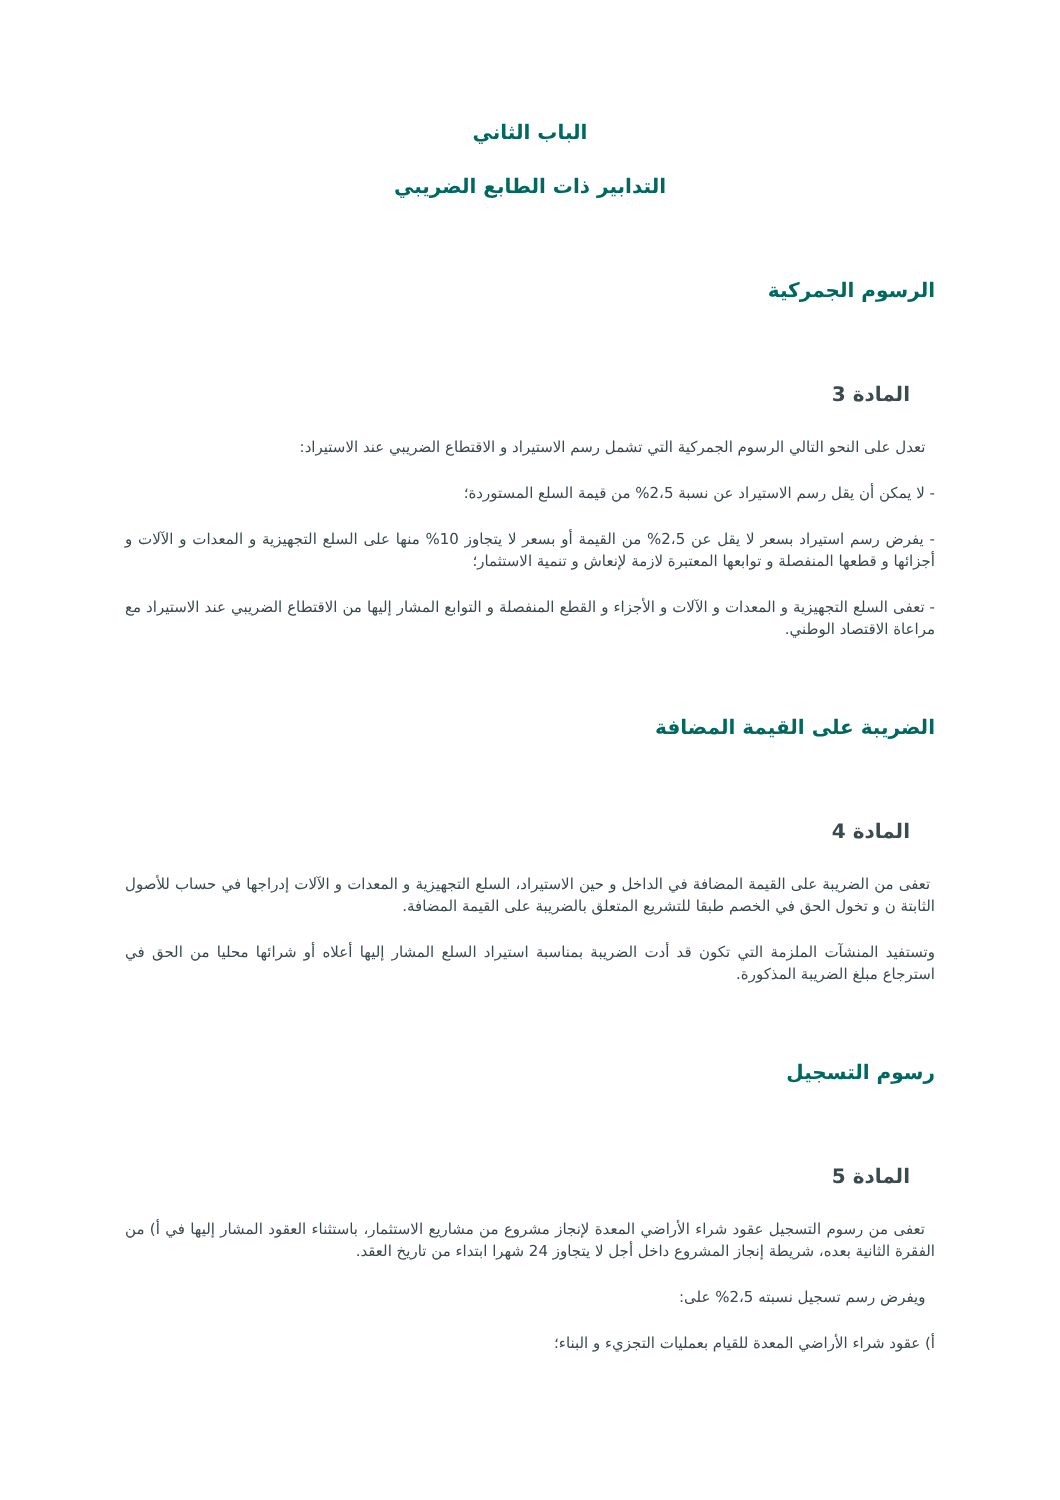الباب الثاني
التدابير ذات الطابع الضريبي
الرسوم الجمركية
المادة 3
تعدل على النحو التالي الرسوم الجمركية التي تشمل رسم الاستيراد و الاقتطاع الضريبي عند الاستيراد:
- لا يمكن أن يقل رسم الاستيراد عن نسبة 2،5% من قيمة السلع المستوردة؛
- يفرض رسم استيراد بسعر لا يقل عن 2،5% من القيمة أو بسعر لا يتجاوز 10% منها على السلع التجهيزية و المعدات و الآلات و أجزائها و قطعها المنفصلة و توابعها المعتبرة لازمة لإنعاش و تنمية الاستثمار؛
- تعفى السلع التجهيزية و المعدات و الآلات و الأجزاء و القطع المنفصلة و التوابع المشار إليها من الاقتطاع الضريبي عند الاستيراد مع مراعاة الاقتصاد الوطني.
الضريبة على القيمة المضافة
المادة 4
تعفى من الضريبة على القيمة المضافة في الداخل و حين الاستيراد، السلع التجهيزية و المعدات و الآلات إدراجها في حساب للأصول الثابتة ن و تخول الحق في الخصم طبقا للتشريع المتعلق بالضريبة على القيمة المضافة.
وتستفيد المنشآت الملزمة التي تكون قد أدت الضريبة بمناسبة استيراد السلع المشار إليها أعلاه أو شرائها محليا من الحق في استرجاع مبلغ الضريبة المذكورة.
رسوم التسجيل
المادة 5
تعفى من رسوم التسجيل عقود شراء الأراضي المعدة لإنجاز مشروع من مشاريع الاستثمار، باستثناء العقود المشار إليها في أ) من الفقرة الثانية بعده، شريطة إنجاز المشروع داخل أجل لا يتجاوز 24 شهرا ابتداء من تاريخ العقد.
ويفرض رسم تسجيل نسبته 2،5% على:
أ) عقود شراء الأراضي المعدة للقيام بعمليات التجزيء و البناء؛